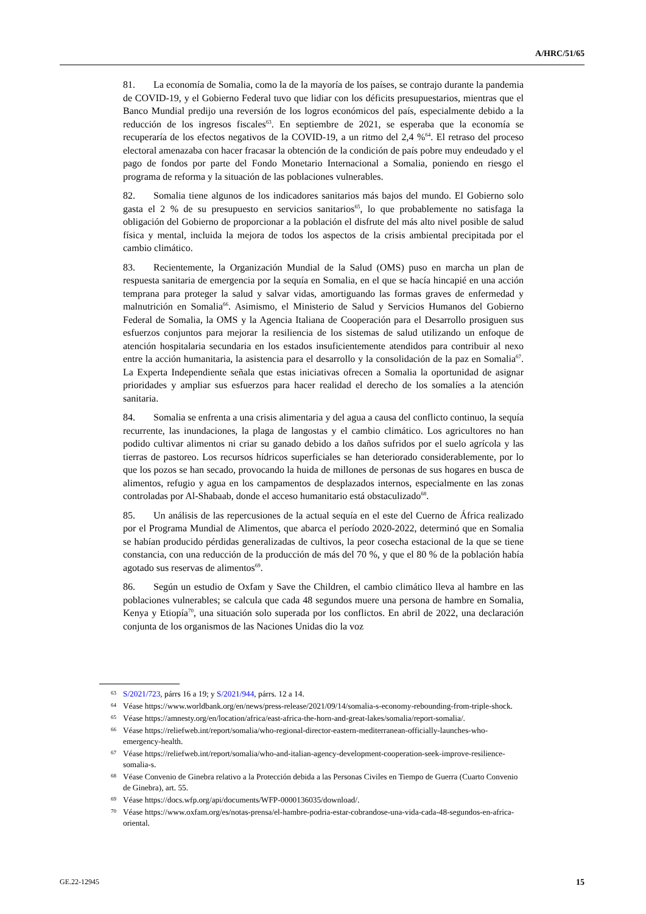A/HRC/51/65
81. La economía de Somalia, como la de la mayoría de los países, se contrajo durante la pandemia de COVID-19, y el Gobierno Federal tuvo que lidiar con los déficits presupuestarios, mientras que el Banco Mundial predijo una reversión de los logros económicos del país, especialmente debido a la reducción de los ingresos fiscales<sup>63</sup>. En septiembre de 2021, se esperaba que la economía se recuperaría de los efectos negativos de la COVID-19, a un ritmo del 2,4 %<sup>64</sup>. El retraso del proceso electoral amenazaba con hacer fracasar la obtención de la condición de país pobre muy endeudado y el pago de fondos por parte del Fondo Monetario Internacional a Somalia, poniendo en riesgo el programa de reforma y la situación de las poblaciones vulnerables.
82. Somalia tiene algunos de los indicadores sanitarios más bajos del mundo. El Gobierno solo gasta el 2 % de su presupuesto en servicios sanitarios<sup>65</sup>, lo que probablemente no satisfaga la obligación del Gobierno de proporcionar a la población el disfrute del más alto nivel posible de salud física y mental, incluida la mejora de todos los aspectos de la crisis ambiental precipitada por el cambio climático.
83. Recientemente, la Organización Mundial de la Salud (OMS) puso en marcha un plan de respuesta sanitaria de emergencia por la sequía en Somalia, en el que se hacía hincapié en una acción temprana para proteger la salud y salvar vidas, amortiguando las formas graves de enfermedad y malnutrición en Somalia<sup>66</sup>. Asimismo, el Ministerio de Salud y Servicios Humanos del Gobierno Federal de Somalia, la OMS y la Agencia Italiana de Cooperación para el Desarrollo prosiguen sus esfuerzos conjuntos para mejorar la resiliencia de los sistemas de salud utilizando un enfoque de atención hospitalaria secundaria en los estados insuficientemente atendidos para contribuir al nexo entre la acción humanitaria, la asistencia para el desarrollo y la consolidación de la paz en Somalia<sup>67</sup>. La Experta Independiente señala que estas iniciativas ofrecen a Somalia la oportunidad de asignar prioridades y ampliar sus esfuerzos para hacer realidad el derecho de los somalíes a la atención sanitaria.
84. Somalia se enfrenta a una crisis alimentaria y del agua a causa del conflicto continuo, la sequía recurrente, las inundaciones, la plaga de langostas y el cambio climático. Los agricultores no han podido cultivar alimentos ni criar su ganado debido a los daños sufridos por el suelo agrícola y las tierras de pastoreo. Los recursos hídricos superficiales se han deteriorado considerablemente, por lo que los pozos se han secado, provocando la huida de millones de personas de sus hogares en busca de alimentos, refugio y agua en los campamentos de desplazados internos, especialmente en las zonas controladas por Al-Shabaab, donde el acceso humanitario está obstaculizado<sup>68</sup>.
85. Un análisis de las repercusiones de la actual sequía en el este del Cuerno de África realizado por el Programa Mundial de Alimentos, que abarca el período 2020-2022, determinó que en Somalia se habían producido pérdidas generalizadas de cultivos, la peor cosecha estacional de la que se tiene constancia, con una reducción de la producción de más del 70 %, y que el 80 % de la población había agotado sus reservas de alimentos<sup>69</sup>.
86. Según un estudio de Oxfam y Save the Children, el cambio climático lleva al hambre en las poblaciones vulnerables; se calcula que cada 48 segundos muere una persona de hambre en Somalia, Kenya y Etiopía<sup>70</sup>, una situación solo superada por los conflictos. En abril de 2022, una declaración conjunta de los organismos de las Naciones Unidas dio la voz
<sup>63</sup>S/2021/723, párrs 16 a 19; y S/2021/944, párrs. 12 a 14.
<sup>64</sup>Véase https://www.worldbank.org/en/news/press-release/2021/09/14/somalia-s-economy-rebounding-from-triple-shock.
<sup>65</sup>Véase https://amnesty.org/en/location/africa/east-africa-the-horn-and-great-lakes/somalia/report-somalia/.
<sup>66</sup>Véase https://reliefweb.int/report/somalia/who-regional-director-eastern-mediterranean-officially-launches-who-emergency-health.
<sup>67</sup>Véase https://reliefweb.int/report/somalia/who-and-italian-agency-development-cooperation-seek-improve-resilience-somalia-s.
<sup>68</sup>Véase Convenio de Ginebra relativo a la Protección debida a las Personas Civiles en Tiempo de Guerra (Cuarto Convenio de Ginebra), art. 55.
<sup>69</sup>Véase https://docs.wfp.org/api/documents/WFP-0000136035/download/.
<sup>70</sup>Véase https://www.oxfam.org/es/notas-prensa/el-hambre-podria-estar-cobrandose-una-vida-cada-48-segundos-en-africa-oriental.
GE.22-12945 15